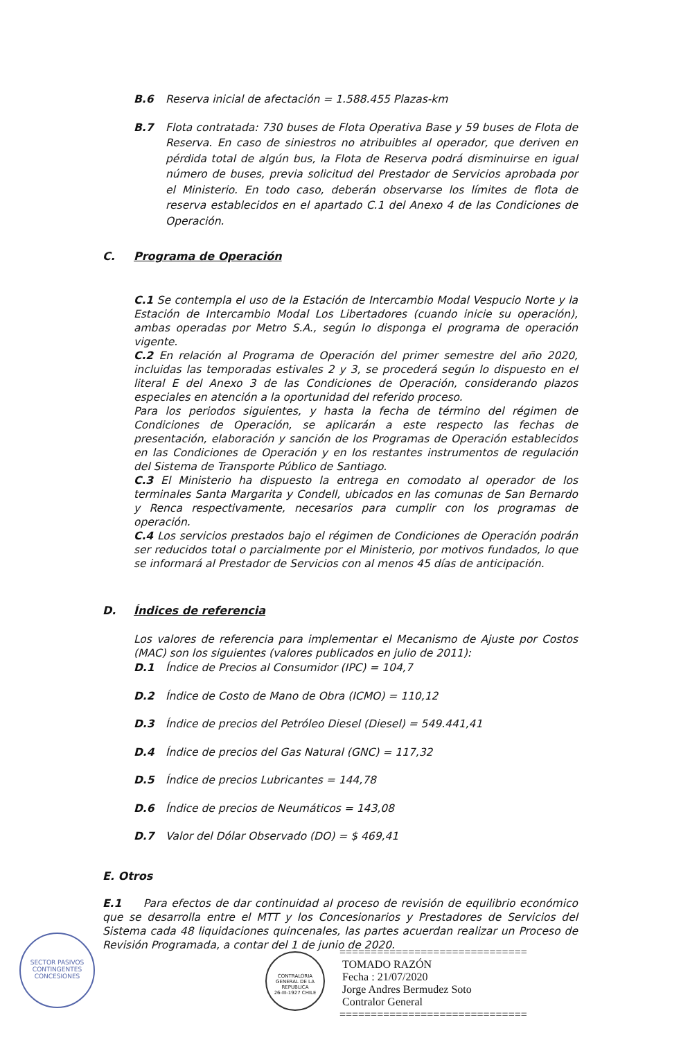B.6 Reserva inicial de afectación = 1.588.455 Plazas-km
B.7 Flota contratada: 730 buses de Flota Operativa Base y 59 buses de Flota de Reserva. En caso de siniestros no atribuibles al operador, que deriven en pérdida total de algún bus, la Flota de Reserva podrá disminuirse en igual número de buses, previa solicitud del Prestador de Servicios aprobada por el Ministerio. En todo caso, deberán observarse los límites de flota de reserva establecidos en el apartado C.1 del Anexo 4 de las Condiciones de Operación.
C. Programa de Operación
C.1 Se contempla el uso de la Estación de Intercambio Modal Vespucio Norte y la Estación de Intercambio Modal Los Libertadores (cuando inicie su operación), ambas operadas por Metro S.A., según lo disponga el programa de operación vigente.
C.2 En relación al Programa de Operación del primer semestre del año 2020, incluidas las temporadas estivales 2 y 3, se procederá según lo dispuesto en el literal E del Anexo 3 de las Condiciones de Operación, considerando plazos especiales en atención a la oportunidad del referido proceso.
Para los periodos siguientes, y hasta la fecha de término del régimen de Condiciones de Operación, se aplicarán a este respecto las fechas de presentación, elaboración y sanción de los Programas de Operación establecidos en las Condiciones de Operación y en los restantes instrumentos de regulación del Sistema de Transporte Público de Santiago.
C.3 El Ministerio ha dispuesto la entrega en comodato al operador de los terminales Santa Margarita y Condell, ubicados en las comunas de San Bernardo y Renca respectivamente, necesarios para cumplir con los programas de operación.
C.4 Los servicios prestados bajo el régimen de Condiciones de Operación podrán ser reducidos total o parcialmente por el Ministerio, por motivos fundados, lo que se informará al Prestador de Servicios con al menos 45 días de anticipación.
D. Índices de referencia
Los valores de referencia para implementar el Mecanismo de Ajuste por Costos (MAC) son los siguientes (valores publicados en julio de 2011):
D.1 Índice de Precios al Consumidor (IPC) = 104,7
D.2 Índice de Costo de Mano de Obra (ICMO) = 110,12
D.3 Índice de precios del Petróleo Diesel (Diesel) = 549.441,41
D.4 Índice de precios del Gas Natural (GNC) = 117,32
D.5 Índice de precios Lubricantes = 144,78
D.6 Índice de precios de Neumáticos = 143,08
D.7 Valor del Dólar Observado (DO) = $ 469,41
E. Otros
E.1 Para efectos de dar continuidad al proceso de revisión de equilibrio económico que se desarrolla entre el MTT y los Concesionarios y Prestadores de Servicios del Sistema cada 48 liquidaciones quincenales, las partes acuerdan realizar un Proceso de Revisión Programada, a contar del 1 de junio de 2020.
SECTOR PASIVOS
CONTINGENTES
CONCESIONES
CONTRALORIA GENERAL DE LA REPUBLICA
26-III-1927 CHILE
==============================
TOMADO RAZÓN
Fecha : 21/07/2020
Jorge Andres Bermudez Soto
Contralor General
==============================